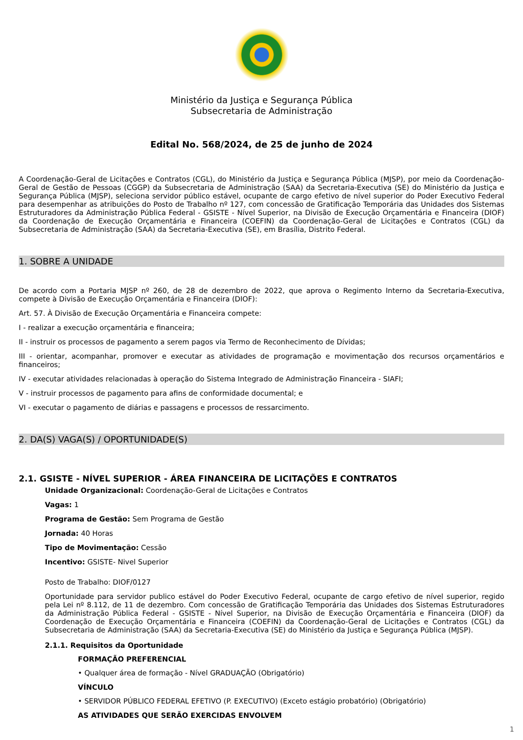Ministério da Justiça e Segurança Pública
Subsecretaria de Administração
Edital No. 568/2024, de 25 de junho de 2024
A Coordenação-Geral de Licitações e Contratos (CGL), do Ministério da Justiça e Segurança Pública (MJSP), por meio da Coordenação-Geral de Gestão de Pessoas (CGGP) da Subsecretaria de Administração (SAA) da Secretaria-Executiva (SE) do Ministério da Justiça e Segurança Pública (MJSP), seleciona servidor público estável, ocupante de cargo efetivo de nível superior do Poder Executivo Federal para desempenhar as atribuições do Posto de Trabalho nº 127, com concessão de Gratificação Temporária das Unidades dos Sistemas Estruturadores da Administração Pública Federal - GSISTE - Nível Superior, na Divisão de Execução Orçamentária e Financeira (DIOF) da Coordenação de Execução Orçamentária e Financeira (COEFIN) da Coordenação-Geral de Licitações e Contratos (CGL) da Subsecretaria de Administração (SAA) da Secretaria-Executiva (SE), em Brasília, Distrito Federal.
1. SOBRE A UNIDADE
De acordo com a Portaria MJSP nº 260, de 28 de dezembro de 2022, que aprova o Regimento Interno da Secretaria-Executiva, compete à Divisão de Execução Orçamentária e Financeira (DIOF):
Art. 57. À Divisão de Execução Orçamentária e Financeira compete:
I - realizar a execução orçamentária e financeira;
II - instruir os processos de pagamento a serem pagos via Termo de Reconhecimento de Dívidas;
III - orientar, acompanhar, promover e executar as atividades de programação e movimentação dos recursos orçamentários e financeiros;
IV - executar atividades relacionadas à operação do Sistema Integrado de Administração Financeira - SIAFI;
V - instruir processos de pagamento para afins de conformidade documental; e
VI - executar o pagamento de diárias e passagens e processos de ressarcimento.
2. DA(S) VAGA(S) / OPORTUNIDADE(S)
2.1. GSISTE - NÍVEL SUPERIOR - ÁREA FINANCEIRA DE LICITAÇÕES E CONTRATOS
Unidade Organizacional: Coordenação-Geral de Licitações e Contratos
Vagas: 1
Programa de Gestão: Sem Programa de Gestão
Jornada: 40 Horas
Tipo de Movimentação: Cessão
Incentivo: GSISTE- Nivel Superior
Posto de Trabalho: DIOF/0127
Oportunidade para servidor publico estável do Poder Executivo Federal, ocupante de cargo efetivo de nível superior, regido pela Lei nº 8.112, de 11 de dezembro. Com concessão de Gratificação Temporária das Unidades dos Sistemas Estruturadores da Administração Pública Federal - GSISTE - Nível Superior, na Divisão de Execução Orçamentária e Financeira (DIOF) da Coordenação de Execução Orçamentária e Financeira (COEFIN) da Coordenação-Geral de Licitações e Contratos (CGL) da Subsecretaria de Administração (SAA) da Secretaria-Executiva (SE) do Ministério da Justiça e Segurança Pública (MJSP).
2.1.1. Requisitos da Oportunidade
FORMAÇÃO PREFERENCIAL
• Qualquer área de formação - Nível GRADUAÇÃO (Obrigatório)
VÍNCULO
• SERVIDOR PÚBLICO FEDERAL EFETIVO (P. EXECUTIVO) (Exceto estágio probatório) (Obrigatório)
AS ATIVIDADES QUE SERÃO EXERCIDAS ENVOLVEM
1